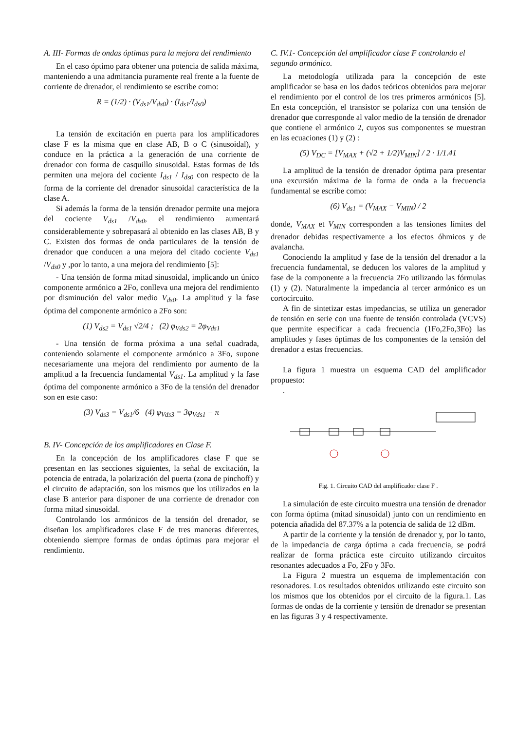A. III- Formas de ondas óptimas para la mejora del rendimiento
En el caso óptimo para obtener una potencia de salida máxima, manteniendo a una admitancia puramente real frente a la fuente de corriente de drenador, el rendimiento se escribe como:
R = (1/2) · (V<sub>ds1</sub>/V<sub>ds0</sub>) · (I<sub>ds1</sub>/I<sub>ds0</sub>)
La tensión de excitación en puerta para los amplificadores clase F es la misma que en clase AB, B o C (sinusoidal), y conduce en la práctica a la generación de una corriente de drenador con forma de casquillo sinusoidal. Estas formas de Ids permiten una mejora del cociente I<sub>ds1</sub> / I<sub>ds0</sub> con respecto de la forma de la corriente del drenador sinusoidal característica de la clase A.
Si además la forma de la tensión drenador permite una mejora del cociente V<sub>ds1</sub> /V<sub>ds0</sub>, el rendimiento aumentará considerablemente y sobrepasará al obtenido en las clases AB, B y C. Existen dos formas de onda particulares de la tensión de drenador que conducen a una mejora del citado cociente V<sub>ds1</sub> /V<sub>ds0</sub> y ,por lo tanto, a una mejora del rendimiento [5]:
- Una tensión de forma mitad sinusoidal, implicando un único componente armónico a 2Fo, conlleva una mejora del rendimiento por disminución del valor medio V<sub>ds0</sub>. La amplitud y la fase óptima del componente armónico a 2Fo son:
(1) V<sub>ds2</sub> = V<sub>ds1</sub> √2/4 ; (2) φ<sub>Vds2</sub> = 2φ<sub>Vds1</sub>
- Una tensión de forma próxima a una señal cuadrada, conteniendo solamente el componente armónico a 3Fo, supone necesariamente una mejora del rendimiento por aumento de la amplitud a la frecuencia fundamental V<sub>ds1</sub>. La amplitud y la fase óptima del componente armónico a 3Fo de la tensión del drenador son en este caso:
(3) V<sub>ds3</sub> = V<sub>ds1</sub>/6 (4) φ<sub>Vds3</sub> = 3φ<sub>Vds1</sub> − π
B. IV- Concepción de los amplificadores en Clase F.
En la concepción de los amplificadores clase F que se presentan en las secciones siguientes, la señal de excitación, la potencia de entrada, la polarización del puerta (zona de pinchoff) y el circuito de adaptación, son los mismos que los utilizados en la clase B anterior para disponer de una corriente de drenador con forma mitad sinusoidal.
Controlando los armónicos de la tensión del drenador, se diseñan los amplificadores clase F de tres maneras diferentes, obteniendo siempre formas de ondas óptimas para mejorar el rendimiento.
C. IV.1- Concepción del amplificador clase F controlando el segundo armónico.
La metodología utilizada para la concepción de este amplificador se basa en los dados teóricos obtenidos para mejorar el rendimiento por el control de los tres primeros armónicos [5]. En esta concepción, el transistor se polariza con una tensión de drenador que corresponde al valor medio de la tensión de drenador que contiene el armónico 2, cuyos sus componentes se muestran en las ecuaciones (1) y (2) :
(5) V<sub>DC</sub> = [V<sub>MAX</sub> + (√2 + 1/2)V<sub>MIN</sub>] / 2 · 1/1.41
La amplitud de la tensión de drenador óptima para presentar una excursión máxima de la forma de onda a la frecuencia fundamental se escribe como:
(6) V<sub>ds1</sub> = (V<sub>MAX</sub> − V<sub>MIN</sub>) / 2
donde, V<sub>MAX</sub> et V<sub>MIN</sub> corresponden a las tensiones límites del drenador debidas respectivamente a los efectos óhmicos y de avalancha.
Conociendo la amplitud y fase de la tensión del drenador a la frecuencia fundamental, se deducen los valores de la amplitud y fase de la componente a la frecuencia 2Fo utilizando las fórmulas (1) y (2). Naturalmente la impedancia al tercer armónico es un cortocircuito.
A fin de sintetizar estas impedancias, se utiliza un generador de tensión en serie con una fuente de tensión controlada (VCVS) que permite especificar a cada frecuencia (1Fo,2Fo,3Fo) las amplitudes y fases óptimas de los componentes de la tensión del drenador a estas frecuencias.
La figura 1 muestra un esquema CAD del amplificador propuesto:
.
Fig. 1. Circuito CAD del amplificador clase F .
La simulación de este circuito muestra una tensión de drenador con forma óptima (mitad sinusoidal) junto con un rendimiento en potencia añadida del 87.37% a la potencia de salida de 12 dBm.
A partir de la corriente y la tensión de drenador y, por lo tanto, de la impedancia de carga óptima a cada frecuencia, se podrá realizar de forma práctica este circuito utilizando circuitos resonantes adecuados a Fo, 2Fo y 3Fo.
La Figura 2 muestra un esquema de implementación con resonadores. Los resultados obtenidos utilizando este circuito son los mismos que los obtenidos por el circuito de la figura.1. Las formas de ondas de la corriente y tensión de drenador se presentan en las figuras 3 y 4 respectivamente.